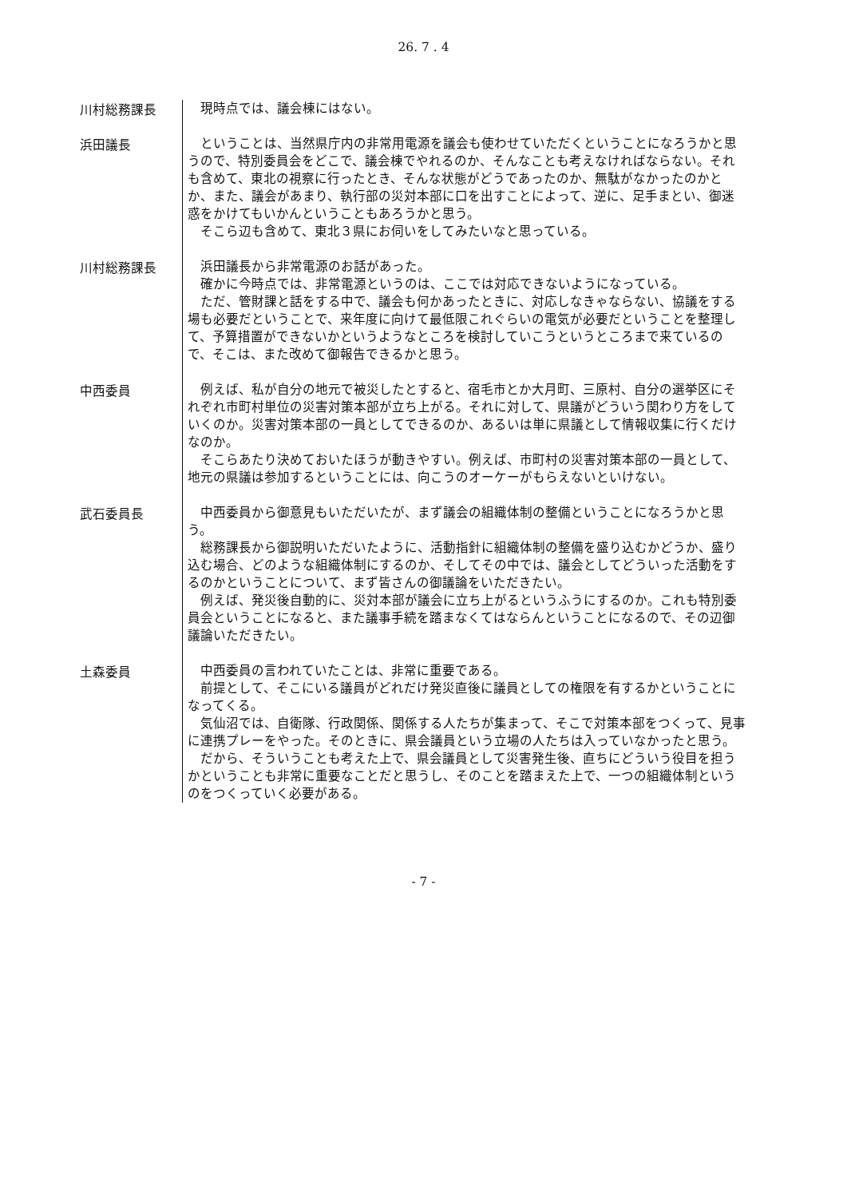26. 7 . 4
川村総務課長
現時点では、議会棟にはない。
浜田議長
ということは、当然県庁内の非常用電源を議会も使わせていただくということになろうかと思うので、特別委員会をどこで、議会棟でやれるのか、そんなことも考えなければならない。それも含めて、東北の視察に行ったとき、そんな状態がどうであったのか、無駄がなかったのかとか、また、議会があまり、執行部の災対本部に口を出すことによって、逆に、足手まとい、御迷惑をかけてもいかんということもあろうかと思う。
そこら辺も含めて、東北３県にお伺いをしてみたいなと思っている。
川村総務課長
浜田議長から非常電源のお話があった。
確かに今時点では、非常電源というのは、ここでは対応できないようになっている。
ただ、管財課と話をする中で、議会も何かあったときに、対応しなきゃならない、協議をする場も必要だということで、来年度に向けて最低限これぐらいの電気が必要だということを整理して、予算措置ができないかというようなところを検討していこうというところまで来ているので、そこは、また改めて御報告できるかと思う。
中西委員
例えば、私が自分の地元で被災したとすると、宿毛市とか大月町、三原村、自分の選挙区にそれぞれ市町村単位の災害対策本部が立ち上がる。それに対して、県議がどういう関わり方をしていくのか。災害対策本部の一員としてできるのか、あるいは単に県議として情報収集に行くだけなのか。
そこらあたり決めておいたほうが動きやすい。例えば、市町村の災害対策本部の一員として、地元の県議は参加するということには、向こうのオーケーがもらえないといけない。
武石委員長
中西委員から御意見もいただいたが、まず議会の組織体制の整備ということになろうかと思う。
総務課長から御説明いただいたように、活動指針に組織体制の整備を盛り込むかどうか、盛り込む場合、どのような組織体制にするのか、そしてその中では、議会としてどういった活動をするのかということについて、まず皆さんの御議論をいただきたい。
例えば、発災後自動的に、災対本部が議会に立ち上がるというふうにするのか。これも特別委員会ということになると、また議事手続を踏まなくてはならんということになるので、その辺御議論いただきたい。
土森委員
中西委員の言われていたことは、非常に重要である。
前提として、そこにいる議員がどれだけ発災直後に議員としての権限を有するかということになってくる。
気仙沼では、自衛隊、行政関係、関係する人たちが集まって、そこで対策本部をつくって、見事に連携プレーをやった。そのときに、県会議員という立場の人たちは入っていなかったと思う。
だから、そういうことも考えた上で、県会議員として災害発生後、直ちにどういう役目を担うかということも非常に重要なことだと思うし、そのことを踏まえた上で、一つの組織体制というのをつくっていく必要がある。
- 7 -